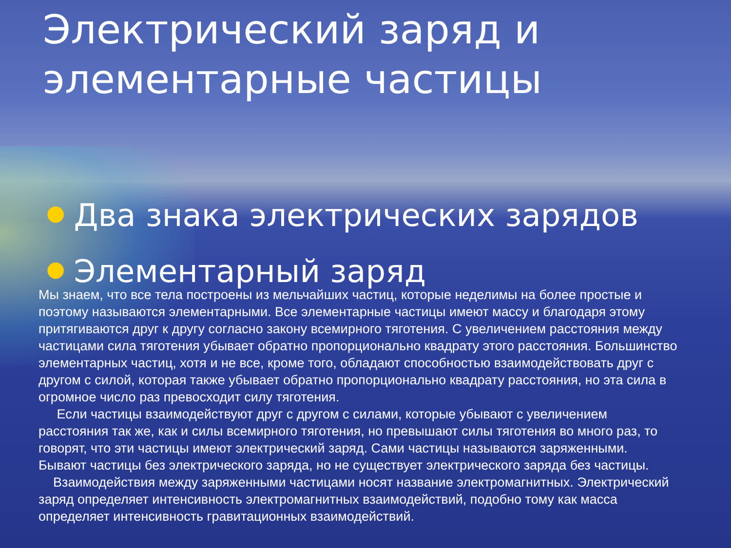Электрический заряд и элементарные частицы
● Два знака электрических зарядов
● Элементарный заряд
Мы знаем, что все тела построены из мельчайших частиц, которые неделимы на более простые и поэтому называются элементарными. Все элементарные частицы имеют массу и благодаря этому притягиваются друг к другу согласно закону всемирного тяготения. С увеличением расстояния между частицами сила тяготения убывает обратно пропорционально квадрату этого расстояния. Большинство элементарных частиц, хотя и не все, кроме того, обладают способностью взаимодействовать друг с другом с силой, которая также убывает обратно пропорционально квадрату расстояния, но эта сила в огромное число раз превосходит силу тяготения.
Если частицы взаимодействуют друг с другом с силами, которые убывают с увеличением расстояния так же, как и силы всемирного тяготения, но превышают силы тяготения во много раз, то говорят, что эти частицы имеют электрический заряд. Сами частицы называются заряженными. Бывают частицы без электрического заряда, но не существует электрического заряда без частицы.
Взаимодействия между заряженными частицами носят название электромагнитных. Электрический заряд определяет интенсивность электромагнитных взаимодействий, подобно тому как масса определяет интенсивность гравитационных взаимодействий.